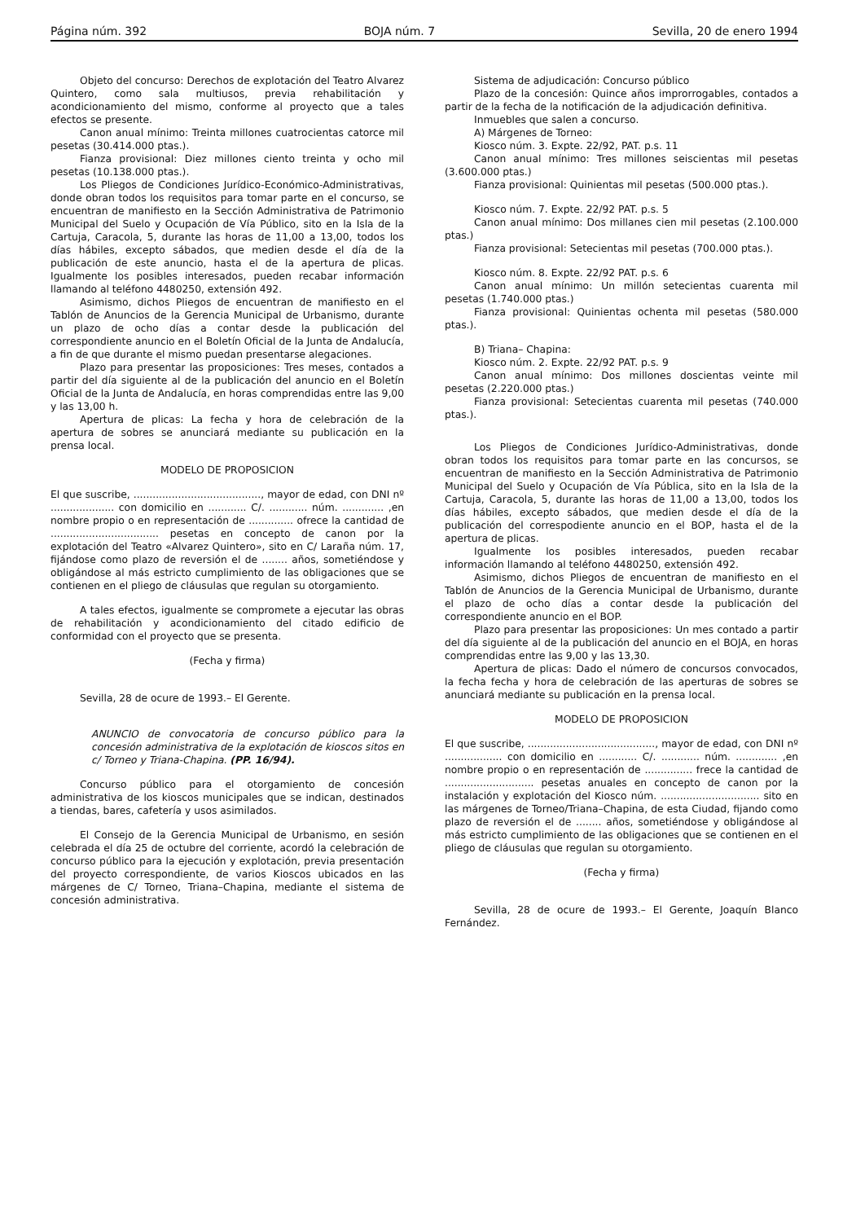Página núm. 392 BOJA núm. 7 Sevilla, 20 de enero 1994
Objeto del concurso: Derechos de explotación del Teatro Alvarez Quintero, como sala multiusos, previa rehabilitación y acondicionamiento del mismo, conforme al proyecto que a tales efectos se presente.
Canon anual mínimo: Treinta millones cuatrocientas catorce mil pesetas (30.414.000 ptas.).
Fianza provisional: Diez millones ciento treinta y ocho mil pesetas (10.138.000 ptas.).
Los Pliegos de Condiciones Jurídico-Económico-Administrativas, donde obran todos los requisitos para tomar parte en el concurso, se encuentran de manifiesto en la Sección Administrativa de Patrimonio Municipal del Suelo y Ocupación de Vía Público, sito en la Isla de la Cartuja, Caracola, 5, durante las horas de 11,00 a 13,00, todos los días hábiles, excepto sábados, que medien desde el día de la publicación de este anuncio, hasta el de la apertura de plicas. Igualmente los posibles interesados, pueden recabar información llamando al teléfono 4480250, extensión 492.
Asimismo, dichos Pliegos de encuentran de manifiesto en el Tablón de Anuncios de la Gerencia Municipal de Urbanismo, durante un plazo de ocho días a contar desde la publicación del correspondiente anuncio en el Boletín Oficial de la Junta de Andalucía, a fin de que durante el mismo puedan presentarse alegaciones.
Plazo para presentar las proposiciones: Tres meses, contados a partir del día siguiente al de la publicación del anuncio en el Boletín Oficial de la Junta de Andalucía, en horas comprendidas entre las 9,00 y las 13,00 h.
Apertura de plicas: La fecha y hora de celebración de la apertura de sobres se anunciará mediante su publicación en la prensa local.
MODELO DE PROPOSICION
El que suscribe, ........................................, mayor de edad, con DNI nº .................... con domicilio en ............ C/. ............ núm. ............. ,en nombre propio o en representación de .............. ofrece la cantidad de .................................. pesetas en concepto de canon por la explotación del Teatro «Alvarez Quintero», sito en C/ Laraña núm. 17, fijándose como plazo de reversión el de ........ años, sometiéndose y obligándose al más estricto cumplimiento de las obligaciones que se contienen en el pliego de cláusulas que regulan su otorgamiento.
A tales efectos, igualmente se compromete a ejecutar las obras de rehabilitación y acondicionamiento del citado edificio de conformidad con el proyecto que se presenta.
(Fecha y firma)
Sevilla, 28 de ocure de 1993.– El Gerente.
ANUNCIO de convocatoria de concurso público para la concesión administrativa de la explotación de kioscos sitos en c/ Torneo y Triana-Chapina. (PP. 16/94).
Concurso público para el otorgamiento de concesión administrativa de los kioscos municipales que se indican, destinados a tiendas, bares, cafetería y usos asimilados.
El Consejo de la Gerencia Municipal de Urbanismo, en sesión celebrada el día 25 de octubre del corriente, acordó la celebración de concurso público para la ejecución y explotación, previa presentación del proyecto correspondiente, de varios Kioscos ubicados en las márgenes de C/ Torneo, Triana–Chapina, mediante el sistema de concesión administrativa.
Sistema de adjudicación: Concurso público
Plazo de la concesión: Quince años improrrogables, contados a partir de la fecha de la notificación de la adjudicación definitiva.
Inmuebles que salen a concurso.
A) Márgenes de Torneo:
Kiosco núm. 3. Expte. 22/92, PAT. p.s. 11
Canon anual mínimo: Tres millones seiscientas mil pesetas (3.600.000 ptas.)
Fianza provisional: Quinientas mil pesetas (500.000 ptas.).
Kiosco núm. 7. Expte. 22/92 PAT. p.s. 5
Canon anual mínimo: Dos millanes cien mil pesetas (2.100.000 ptas.)
Fianza provisional: Setecientas mil pesetas (700.000 ptas.).
Kiosco núm. 8. Expte. 22/92 PAT. p.s. 6
Canon anual mínimo: Un millón setecientas cuarenta mil pesetas (1.740.000 ptas.)
Fianza provisional: Quinientas ochenta mil pesetas (580.000 ptas.).
B) Triana– Chapina:
Kiosco núm. 2. Expte. 22/92 PAT. p.s. 9
Canon anual mínimo: Dos millones doscientas veinte mil pesetas (2.220.000 ptas.)
Fianza provisional: Setecientas cuarenta mil pesetas (740.000 ptas.).
Los Pliegos de Condiciones Jurídico-Administrativas, donde obran todos los requisitos para tomar parte en las concursos, se encuentran de manifiesto en la Sección Administrativa de Patrimonio Municipal del Suelo y Ocupación de Vía Pública, sito en la Isla de la Cartuja, Caracola, 5, durante las horas de 11,00 a 13,00, todos los días hábiles, excepto sábados, que medien desde el día de la publicación del correspodiente anuncio en el BOP, hasta el de la apertura de plicas.
Igualmente los posibles interesados, pueden recabar información llamando al teléfono 4480250, extensión 492.
Asimismo, dichos Pliegos de encuentran de manifiesto en el Tablón de Anuncios de la Gerencia Municipal de Urbanismo, durante el plazo de ocho días a contar desde la publicación del correspondiente anuncio en el BOP.
Plazo para presentar las proposiciones: Un mes contado a partir del día siguiente al de la publicación del anuncio en el BOJA, en horas comprendidas entre las 9,00 y las 13,30.
Apertura de plicas: Dado el número de concursos convocados, la fecha fecha y hora de celebración de las aperturas de sobres se anunciará mediante su publicación en la prensa local.
MODELO DE PROPOSICION
El que suscribe, ........................................, mayor de edad, con DNI nº .................. con domicilio en ............ C/. ............ núm. ............. ,en nombre propio o en representación de ............... frece la cantidad de ............................ pesetas anuales en concepto de canon por la instalación y explotación del Kiosco núm. ............................... sito en las márgenes de Torneo/Triana–Chapina, de esta Ciudad, fijando como plazo de reversión el de ........ años, sometiéndose y obligándose al más estricto cumplimiento de las obligaciones que se contienen en el pliego de cláusulas que regulan su otorgamiento.
(Fecha y firma)
Sevilla, 28 de ocure de 1993.– El Gerente, Joaquín Blanco Fernández.